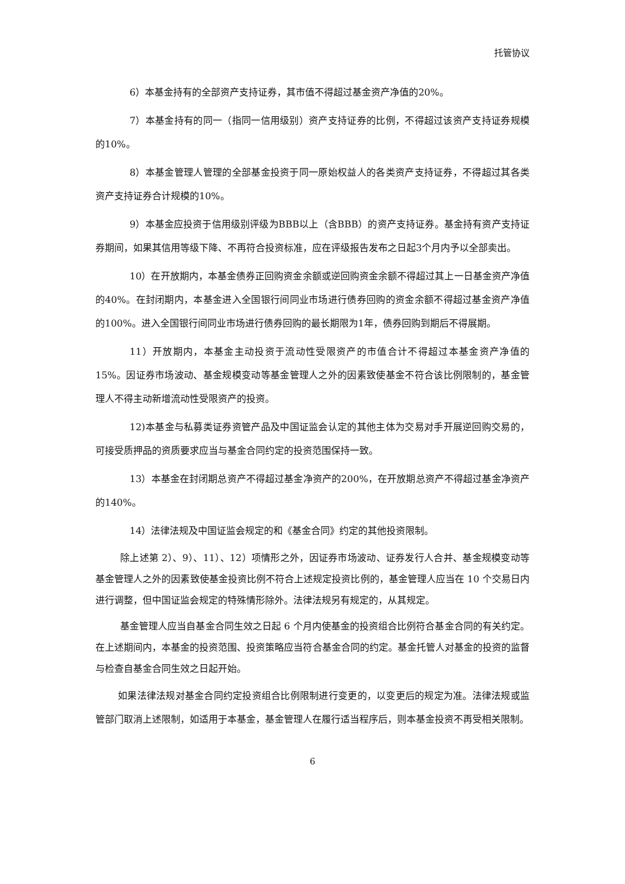托管协议
6）本基金持有的全部资产支持证券，其市值不得超过基金资产净值的20%。
7）本基金持有的同一（指同一信用级别）资产支持证券的比例，不得超过该资产支持证券规模的10%。
8）本基金管理人管理的全部基金投资于同一原始权益人的各类资产支持证券，不得超过其各类资产支持证券合计规模的10%。
9）本基金应投资于信用级别评级为BBB以上（含BBB）的资产支持证券。基金持有资产支持证券期间，如果其信用等级下降、不再符合投资标准，应在评级报告发布之日起3个月内予以全部卖出。
10）在开放期内，本基金债券正回购资金余额或逆回购资金余额不得超过其上一日基金资产净值的40%。在封闭期内，本基金进入全国银行间同业市场进行债券回购的资金余额不得超过基金资产净值的100%。进入全国银行间同业市场进行债券回购的最长期限为1年，债券回购到期后不得展期。
11）开放期内，本基金主动投资于流动性受限资产的市值合计不得超过本基金资产净值的15%。因证券市场波动、基金规模变动等基金管理人之外的因素致使基金不符合该比例限制的，基金管理人不得主动新增流动性受限资产的投资。
12)本基金与私募类证券资管产品及中国证监会认定的其他主体为交易对手开展逆回购交易的，可接受质押品的资质要求应当与基金合同约定的投资范围保持一致。
13）本基金在封闭期总资产不得超过基金净资产的200%，在开放期总资产不得超过基金净资产的140%。
14）法律法规及中国证监会规定的和《基金合同》约定的其他投资限制。
除上述第 2）、9）、11）、12）项情形之外，因证券市场波动、证券发行人合并、基金规模变动等基金管理人之外的因素致使基金投资比例不符合上述规定投资比例的，基金管理人应当在 10 个交易日内进行调整，但中国证监会规定的特殊情形除外。法律法规另有规定的，从其规定。
基金管理人应当自基金合同生效之日起 6 个月内使基金的投资组合比例符合基金合同的有关约定。在上述期间内，本基金的投资范围、投资策略应当符合基金合同的约定。基金托管人对基金的投资的监督与检查自基金合同生效之日起开始。
如果法律法规对基金合同约定投资组合比例限制进行变更的，以变更后的规定为准。法律法规或监管部门取消上述限制，如适用于本基金，基金管理人在履行适当程序后，则本基金投资不再受相关限制。
6